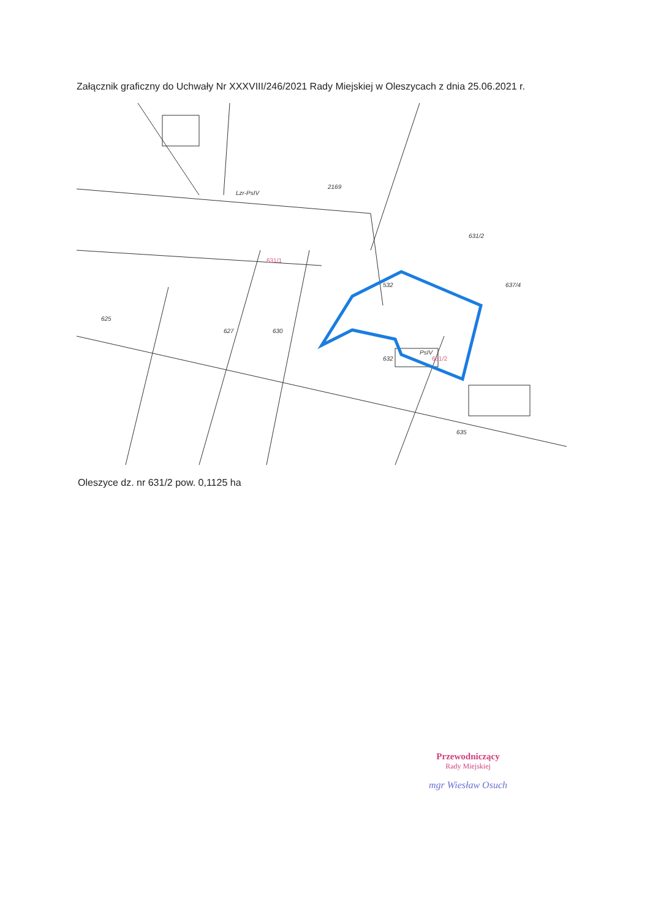Załącznik graficzny do Uchwały Nr XXXVIII/246/2021 Rady Miejskiej w Oleszycach z dnia 25.06.2021 r.
2169
631/2
532
625
627
630
635
632
637/4
Lzr-PsIV
PsIV
631/1
631/2
Oleszyce dz. nr 631/2 pow. 0,1125 ha
Przewodniczący
Rady Miejskiej
mgr Wiesław Osuch